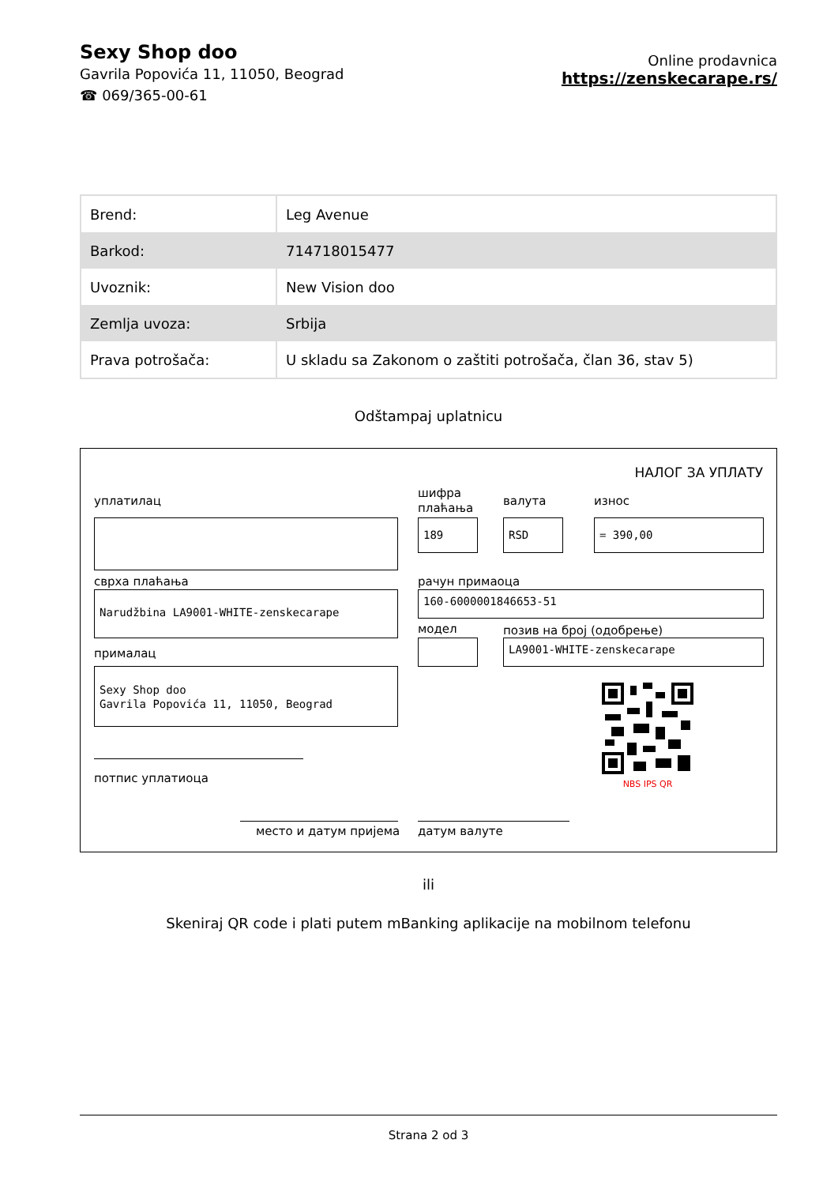Sexy Shop doo
Gavrila Popovića 11, 11050, Beograd
☎ 069/365-00-61
Online prodavnica
https://zenskecarape.rs/
| Brend: | Leg Avenue |
| Barkod: | 714718015477 |
| Uvoznik: | New Vision doo |
| Zemlja uvoza: | Srbija |
| Prava potrošača: | U skladu sa Zakonom o zaštiti potrošača, član 36, stav 5) |
Odštampaj uplatnicu
НАЛОГ ЗА УПЛАТУ
уплатилац
шифра
плаћања
валута износ
189 RSD = 390,00
сврха плаћања рачун примаоца
Narudžbina LA9001-WHITE-zenskecarape 160-6000001846653-51
модел позив на број (одобрење)
LA9001-WHITE-zenskecarape
прималац
Sexy Shop doo
Gavrila Popovića 11, 11050, Beograd
NBS IPS QR
потпис уплатиоца
место и датум пријема датум валуте
ili
Skeniraj QR code i plati putem mBanking aplikacije na mobilnom telefonu
Strana 2 od 3